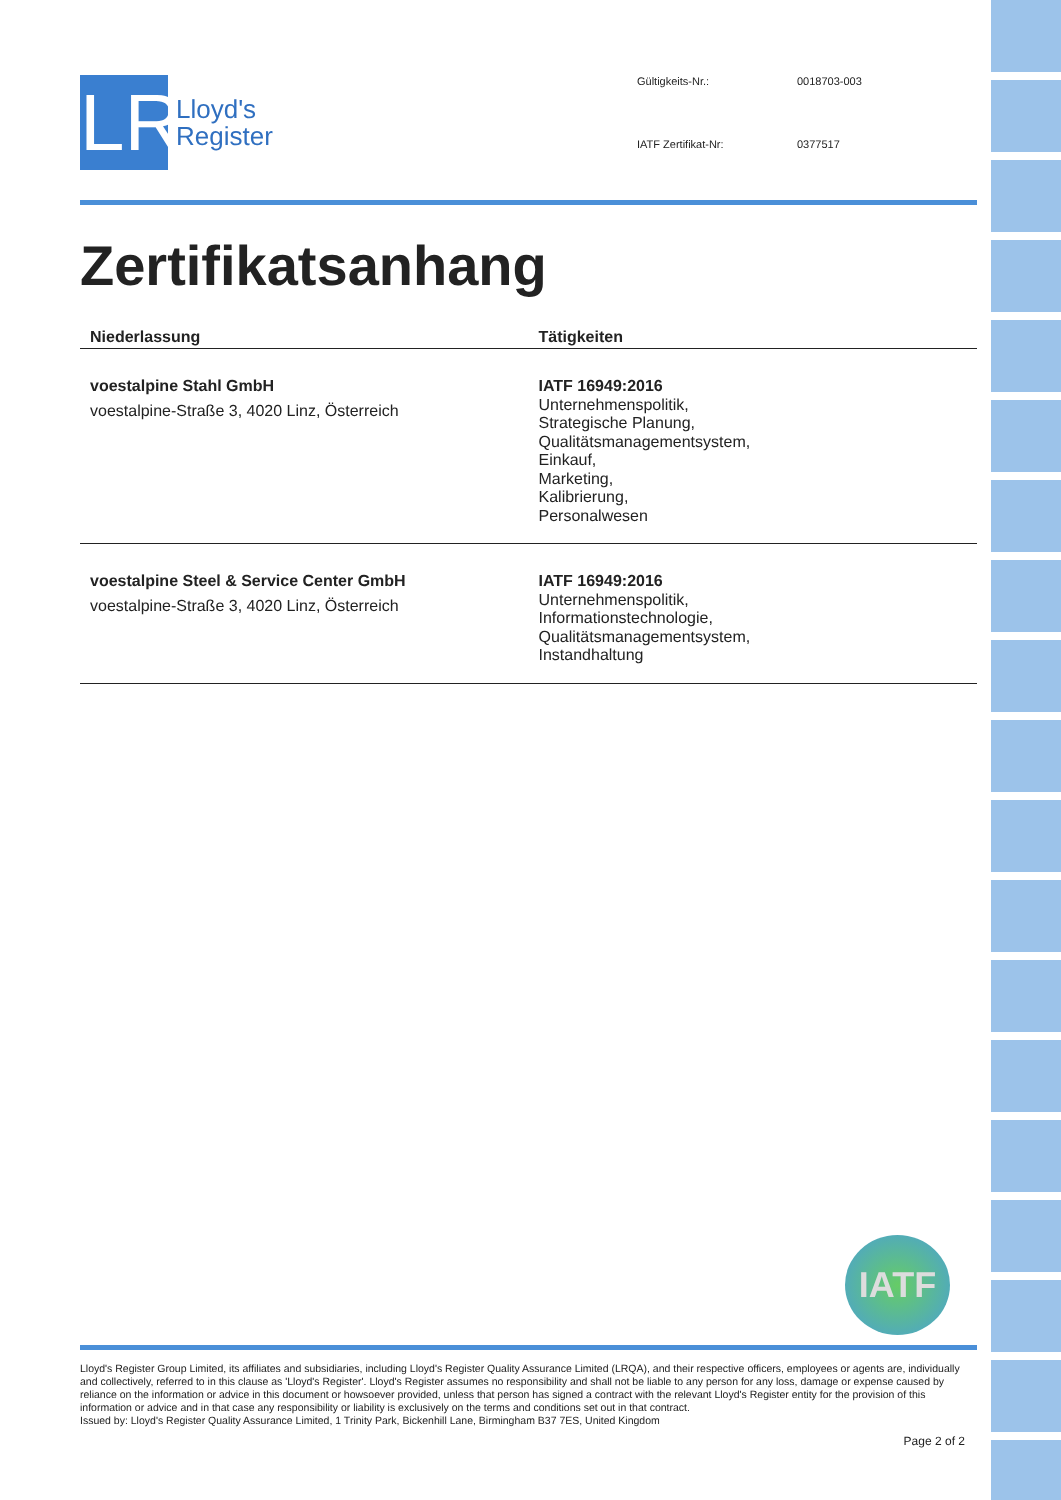LR
Lloyd's
Register
Gültigkeits-Nr.: 0018703-003 IATF Zertifikat-Nr: 0377517
Zertifikatsanhang
| Niederlassung | Tätigkeiten |
| --- | --- |
| voestalpine Stahl GmbH voestalpine-Straße 3, 4020 Linz, Österreich | IATF 16949:2016 Unternehmenspolitik, Strategische Planung, Qualitätsmanagementsystem, Einkauf, Marketing, Kalibrierung, Personalwesen |
| voestalpine Steel & Service Center GmbH voestalpine-Straße 3, 4020 Linz, Österreich | IATF 16949:2016 Unternehmenspolitik, Informationstechnologie, Qualitätsmanagementsystem, Instandhaltung |
IATF
Lloyd's Register Group Limited, its affiliates and subsidiaries, including Lloyd's Register Quality Assurance Limited (LRQA), and their respective officers, employees or agents are, individually and collectively, referred to in this clause as 'Lloyd's Register'. Lloyd's Register assumes no responsibility and shall not be liable to any person for any loss, damage or expense caused by reliance on the information or advice in this document or howsoever provided, unless that person has signed a contract with the relevant Lloyd's Register entity for the provision of this information or advice and in that case any responsibility or liability is exclusively on the terms and conditions set out in that contract.
Issued by: Lloyd's Register Quality Assurance Limited, 1 Trinity Park, Bickenhill Lane, Birmingham B37 7ES, United Kingdom
Page 2 of 2